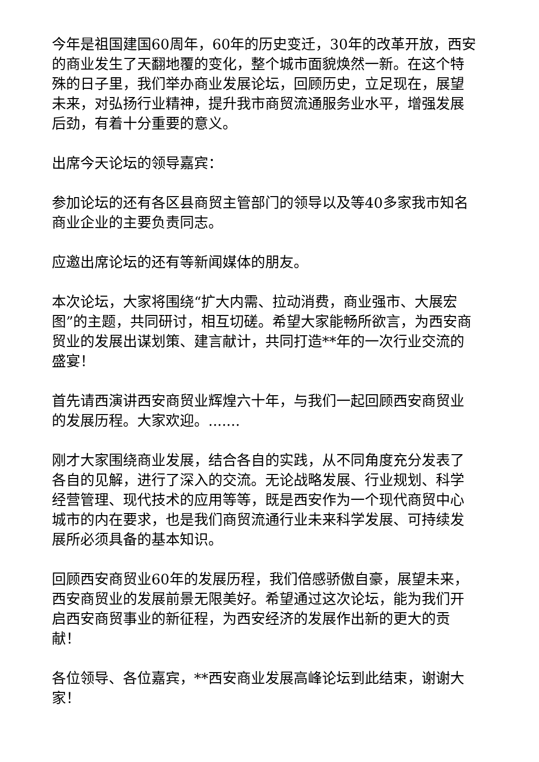今年是祖国建国60周年，60年的历史变迁，30年的改革开放，西安的商业发生了天翻地覆的变化，整个城市面貌焕然一新。在这个特殊的日子里，我们举办商业发展论坛，回顾历史，立足现在，展望未来，对弘扬行业精神，提升我市商贸流通服务业水平，增强发展后劲，有着十分重要的意义。
出席今天论坛的领导嘉宾：
参加论坛的还有各区县商贸主管部门的领导以及等40多家我市知名商业企业的主要负责同志。
应邀出席论坛的还有等新闻媒体的朋友。
本次论坛，大家将围绕“扩大内需、拉动消费，商业强市、大展宏图”的主题，共同研讨，相互切磋。希望大家能畅所欲言，为西安商贸业的发展出谋划策、建言献计，共同打造**年的一次行业交流的盛宴！
首先请西演讲西安商贸业辉煌六十年，与我们一起回顾西安商贸业的发展历程。大家欢迎。.......
刚才大家围绕商业发展，结合各自的实践，从不同角度充分发表了各自的见解，进行了深入的交流。无论战略发展、行业规划、科学经营管理、现代技术的应用等等，既是西安作为一个现代商贸中心城市的内在要求，也是我们商贸流通行业未来科学发展、可持续发展所必须具备的基本知识。
回顾西安商贸业60年的发展历程，我们倍感骄傲自豪，展望未来，西安商贸业的发展前景无限美好。希望通过这次论坛，能为我们开启西安商贸事业的新征程，为西安经济的发展作出新的更大的贡献！
各位领导、各位嘉宾，**西安商业发展高峰论坛到此结束，谢谢大家！